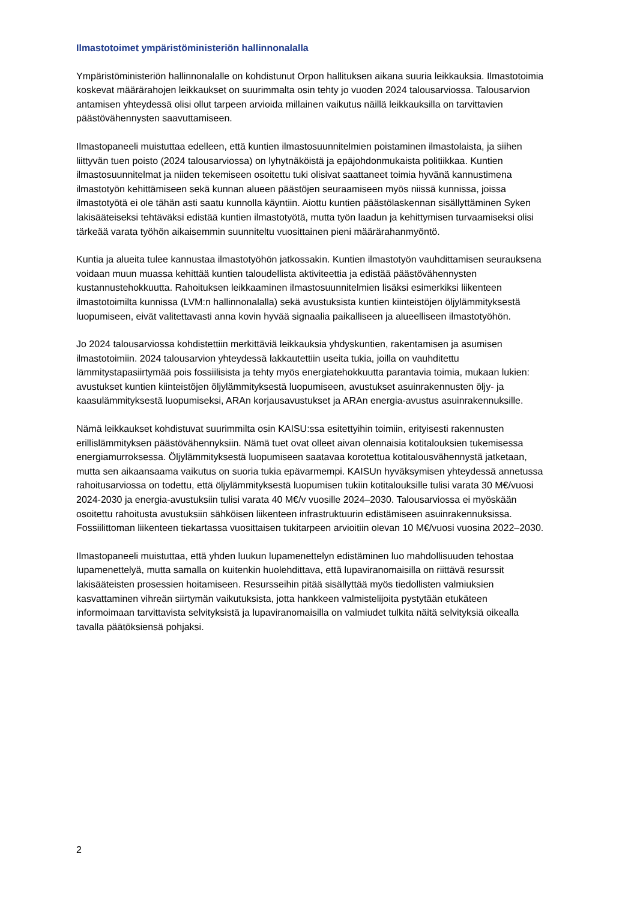Ilmastotoimet ympäristöministeriön hallinnonalalla
Ympäristöministeriön hallinnonalalle on kohdistunut Orpon hallituksen aikana suuria leikkauksia. Ilmastotoimia koskevat määrärahojen leikkaukset on suurimmalta osin tehty jo vuoden 2024 talousarviossa. Talousarvion antamisen yhteydessä olisi ollut tarpeen arvioida millainen vaikutus näillä leikkauksilla on tarvittavien päästövähennysten saavuttamiseen.
Ilmastopaneeli muistuttaa edelleen, että kuntien ilmastosuunnitelmien poistaminen ilmastolaista, ja siihen liittyvän tuen poisto (2024 talousarviossa) on lyhytnäköistä ja epäjohdonmukaista politiikkaa. Kuntien ilmastosuunnitelmat ja niiden tekemiseen osoitettu tuki olisivat saattaneet toimia hyvänä kannustimena ilmastotyön kehittämiseen sekä kunnan alueen päästöjen seuraamiseen myös niissä kunnissa, joissa ilmastotyötä ei ole tähän asti saatu kunnolla käyntiin. Aiottu kuntien päästölaskennan sisällyttäminen Syken lakisääteiseksi tehtäväksi edistää kuntien ilmastotyötä, mutta työn laadun ja kehittymisen turvaamiseksi olisi tärkeää varata työhön aikaisemmin suunniteltu vuosittainen pieni määrärahanmyöntö.
Kuntia ja alueita tulee kannustaa ilmastotyöhön jatkossakin. Kuntien ilmastotyön vauhdittamisen seurauksena voidaan muun muassa kehittää kuntien taloudellista aktiviteettia ja edistää päästövähennysten kustannustehokkuutta. Rahoituksen leikkaaminen ilmastosuunnitelmien lisäksi esimerkiksi liikenteen ilmastotoimilta kunnissa (LVM:n hallinnonalalla) sekä avustuksista kuntien kiinteistöjen öljylämmityksestä luopumiseen, eivät valitettavasti anna kovin hyvää signaalia paikalliseen ja alueelliseen ilmastotyöhön.
Jo 2024 talousarviossa kohdistettiin merkittäviä leikkauksia yhdyskuntien, rakentamisen ja asumisen ilmastotoimiin. 2024 talousarvion yhteydessä lakkautettiin useita tukia, joilla on vauhditettu lämmitystapasiirtymää pois fossiilisista ja tehty myös energiatehokkuutta parantavia toimia, mukaan lukien: avustukset kuntien kiinteistöjen öljylämmityksestä luopumiseen, avustukset asuinrakennusten öljy- ja kaasulämmityksestä luopumiseksi, ARAn korjausavustukset ja ARAn energia-avustus asuinrakennuksille.
Nämä leikkaukset kohdistuvat suurimmilta osin KAISU:ssa esitettyihin toimiin, erityisesti rakennusten erillislämmityksen päästövähennyksiin. Nämä tuet ovat olleet aivan olennaisia kotitalouksien tukemisessa energiamurroksessa. Öljylämmityksestä luopumiseen saatavaa korotettua kotitalousvähennystä jatketaan, mutta sen aikaansaama vaikutus on suoria tukia epävarmempi. KAISUn hyväksymisen yhteydessä annetussa rahoitusarviossa on todettu, että öljylämmityksestä luopumisen tukiin kotitalouksille tulisi varata 30 M€/vuosi 2024-2030 ja energia-avustuksiin tulisi varata 40 M€/v vuosille 2024–2030. Talousarviossa ei myöskään osoitettu rahoitusta avustuksiin sähköisen liikenteen infrastruktuurin edistämiseen asuinrakennuksissa. Fossiilittoman liikenteen tiekartassa vuosittaisen tukitarpeen arvioitiin olevan 10 M€/vuosi vuosina 2022–2030.
Ilmastopaneeli muistuttaa, että yhden luukun lupamenettelyn edistäminen luo mahdollisuuden tehostaa lupamenettelyä, mutta samalla on kuitenkin huolehdittava, että lupaviranomaisilla on riittävä resurssit lakisääteisten prosessien hoitamiseen. Resursseihin pitää sisällyttää myös tiedollisten valmiuksien kasvattaminen vihreän siirtymän vaikutuksista, jotta hankkeen valmistelijoita pystytään etukäteen informoimaan tarvittavista selvityksistä ja lupaviranomaisilla on valmiudet tulkita näitä selvityksiä oikealla tavalla päätöksiensä pohjaksi.
2